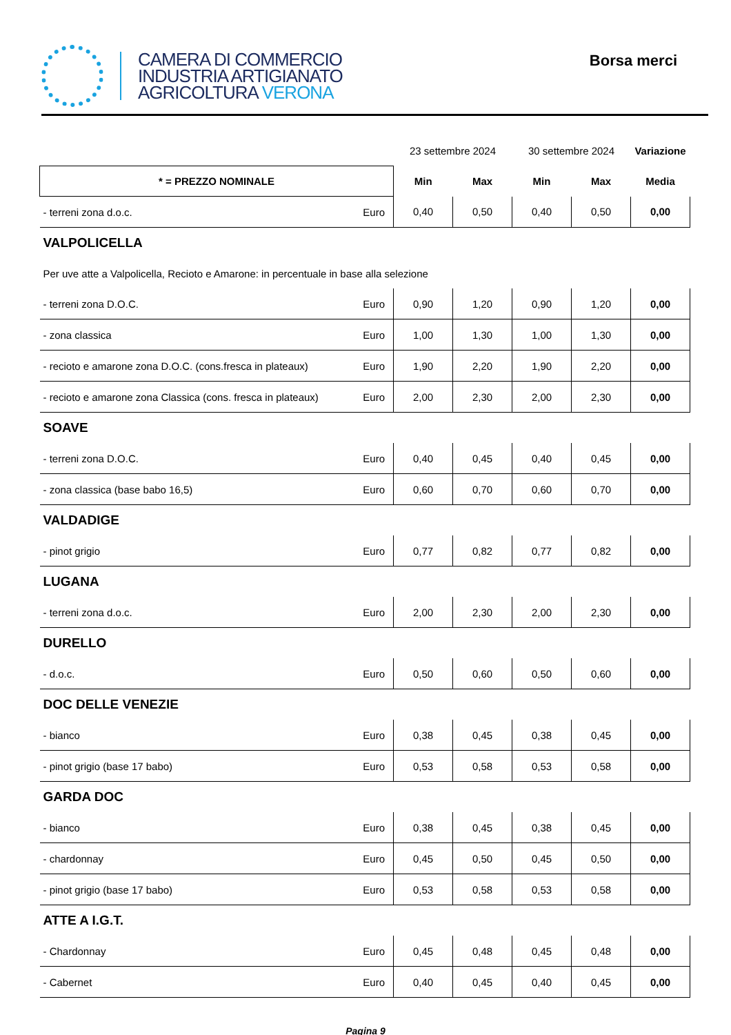CAMERA DI COMMERCIO
INDUSTRIA ARTIGIANATO
AGRICOLTURA VERONA
Borsa merci
| | | 23 settembre 2024 | | 30 settembre 2024 | | Variazione |
| * = PREZZO NOMINALE | | Min | Max | Min | Max | Media |
| - terreni zona d.o.c. | Euro | 0,40 | 0,50 | 0,40 | 0,50 | 0,00 |
| VALPOLICELLA | | | | | | |
| Per uve atte a Valpolicella, Recioto e Amarone: in percentuale in base alla selezione | | | | | | |
| - terreni zona D.O.C. | Euro | 0,90 | 1,20 | 0,90 | 1,20 | 0,00 |
| - zona classica | Euro | 1,00 | 1,30 | 1,00 | 1,30 | 0,00 |
| - recioto e amarone zona D.O.C. (cons.fresca in plateaux) | Euro | 1,90 | 2,20 | 1,90 | 2,20 | 0,00 |
| - recioto e amarone zona Classica (cons. fresca in plateaux) | Euro | 2,00 | 2,30 | 2,00 | 2,30 | 0,00 |
| SOAVE | | | | | | |
| - terreni zona D.O.C. | Euro | 0,40 | 0,45 | 0,40 | 0,45 | 0,00 |
| - zona classica (base babo 16,5) | Euro | 0,60 | 0,70 | 0,60 | 0,70 | 0,00 |
| VALDADIGE | | | | | | |
| - pinot grigio | Euro | 0,77 | 0,82 | 0,77 | 0,82 | 0,00 |
| LUGANA | | | | | | |
| - terreni zona d.o.c. | Euro | 2,00 | 2,30 | 2,00 | 2,30 | 0,00 |
| DURELLO | | | | | | |
| - d.o.c. | Euro | 0,50 | 0,60 | 0,50 | 0,60 | 0,00 |
| DOC DELLE VENEZIE | | | | | | |
| - bianco | Euro | 0,38 | 0,45 | 0,38 | 0,45 | 0,00 |
| - pinot grigio (base 17 babo) | Euro | 0,53 | 0,58 | 0,53 | 0,58 | 0,00 |
| GARDA DOC | | | | | | |
| - bianco | Euro | 0,38 | 0,45 | 0,38 | 0,45 | 0,00 |
| - chardonnay | Euro | 0,45 | 0,50 | 0,45 | 0,50 | 0,00 |
| - pinot grigio (base 17 babo) | Euro | 0,53 | 0,58 | 0,53 | 0,58 | 0,00 |
| ATTE A I.G.T. | | | | | | |
| - Chardonnay | Euro | 0,45 | 0,48 | 0,45 | 0,48 | 0,00 |
| - Cabernet | Euro | 0,40 | 0,45 | 0,40 | 0,45 | 0,00 |
Pagina 9